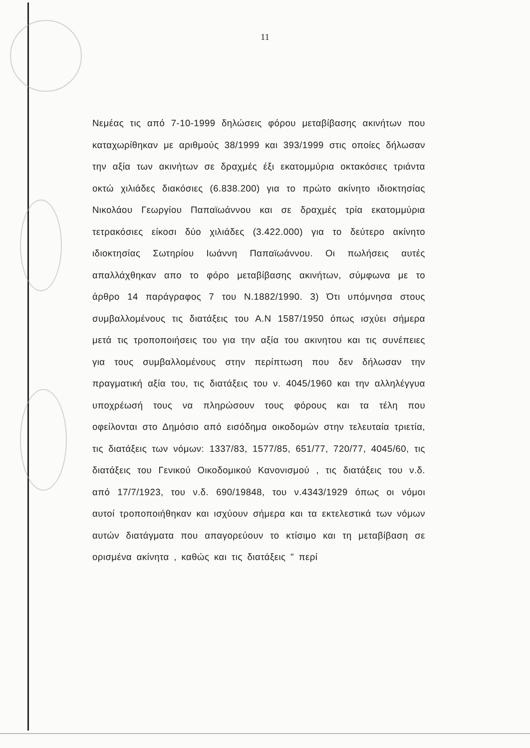11
Νεμέας τις από 7-10-1999 δηλώσεις φόρου μεταβίβασης ακινήτων που καταχωρίθηκαν με αριθμούς 38/1999 και 393/1999 στις οποίες δήλωσαν την αξία των ακινήτων σε δραχμές έξι εκατομμύρια οκτακόσιες τριάντα οκτώ χιλιάδες διακόσιες (6.838.200) για το πρώτο ακίνητο ιδιοκτησίας Νικολάου Γεωργίου Παπαϊωάννου και σε δραχμές τρία εκατομμύρια τετρακόσιες είκοσι δύο χιλιάδες (3.422.000) για το δεύτερο ακίνητο ιδιοκτησίας Σωτηρίου Ιωάννη Παπαϊωάννου. Οι πωλήσεις αυτές απαλλάχθηκαν απο το φόρο μεταβίβασης ακινήτων, σύμφωνα με το άρθρο 14 παράγραφος 7 του Ν.1882/1990. 3) Ότι υπόμνησα στους συμβαλλομένους τις διατάξεις του Α.Ν 1587/1950 όπως ισχύει σήμερα μετά τις τροποποιήσεις του για την αξία του ακινητου και τις συνέπειες για τους συμβαλλομένους στην περίπτωση που δεν δήλωσαν την πραγματική αξία του, τις διατάξεις του ν. 4045/1960 και την αλληλέγγυα υποχρέωσή τους να πληρώσουν τους φόρους και τα τέλη που οφείλονται στο Δημόσιο από εισόδημα οικοδομών στην τελευταία τριετία, τις διατάξεις των νόμων: 1337/83, 1577/85, 651/77, 720/77, 4045/60, τις διατάξεις του Γενικού Οικοδομικού Κανονισμού , τις διατάξεις του ν.δ. από 17/7/1923, του ν.δ. 690/19848, του ν.4343/1929 όπως οι νόμοι αυτοί τροποποιήθηκαν και ισχύουν σήμερα και τα εκτελεστικά των νόμων αυτών διατάγματα που απαγορεύουν το κτίσιμο και τη μεταβίβαση σε ορισμένα ακίνητα , καθώς και τις διατάξεις " περί